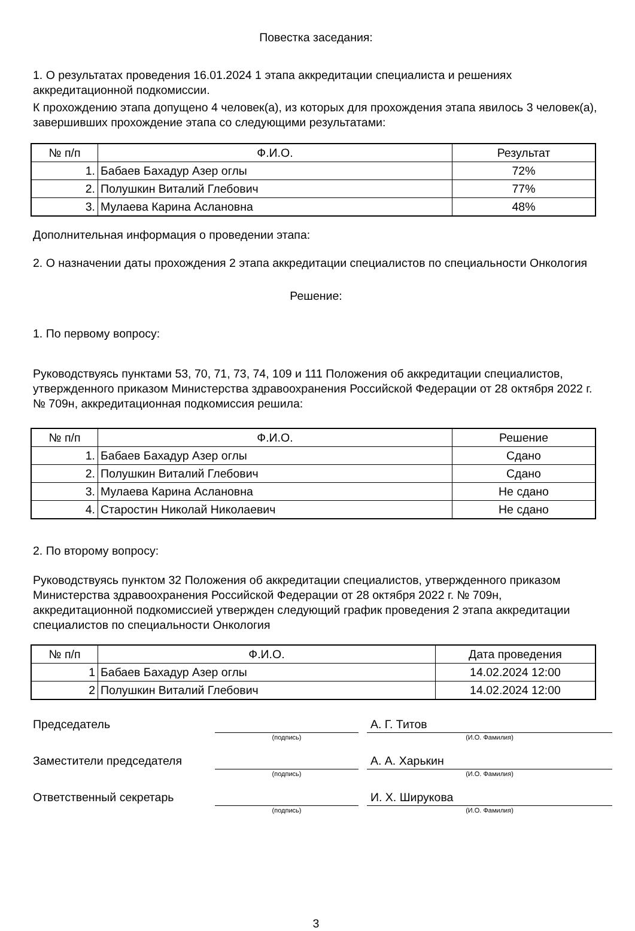Повестка заседания:
1. О результатах проведения 16.01.2024 1 этапа аккредитации специалиста и решениях аккредитационной подкомиссии.
К прохождению этапа допущено 4 человек(а), из которых для прохождения этапа явилось 3 человек(а), завершивших прохождение этапа со следующими результатами:
| № п/п | Ф.И.О. | Результат |
| --- | --- | --- |
| 1. | Бабаев Бахадур Азер оглы | 72% |
| 2. | Полушкин Виталий Глебович | 77% |
| 3. | Мулаева Карина Аслановна | 48% |
Дополнительная информация о проведении этапа:
2. О назначении даты прохождения 2 этапа аккредитации специалистов по специальности Онкология
Решение:
1. По первому вопросу:
Руководствуясь пунктами 53, 70, 71, 73, 74, 109 и 111 Положения об аккредитации специалистов, утвержденного приказом Министерства здравоохранения Российской Федерации от 28 октября 2022 г. № 709н, аккредитационная подкомиссия решила:
| № п/п | Ф.И.О. | Решение |
| --- | --- | --- |
| 1. | Бабаев Бахадур Азер оглы | Сдано |
| 2. | Полушкин Виталий Глебович | Сдано |
| 3. | Мулаева Карина Аслановна | Не сдано |
| 4. | Старостин Николай Николаевич | Не сдано |
2. По второму вопросу:
Руководствуясь пунктом 32 Положения об аккредитации специалистов, утвержденного приказом Министерства здравоохранения Российской Федерации от 28 октября 2022 г. № 709н, аккредитационной подкомиссией утвержден следующий график проведения 2 этапа аккредитации специалистов по специальности Онкология
| № п/п | Ф.И.О. | Дата проведения |
| --- | --- | --- |
| 1 | Бабаев Бахадур Азер оглы | 14.02.2024 12:00 |
| 2 | Полушкин Виталий Глебович | 14.02.2024 12:00 |
Председатель
А. Г. Титов
(подпись)
(И.О. Фамилия)
Заместители председателя
А. А. Харькин
(подпись)
(И.О. Фамилия)
Ответственный секретарь
И. Х. Ширукова
(подпись)
(И.О. Фамилия)
3